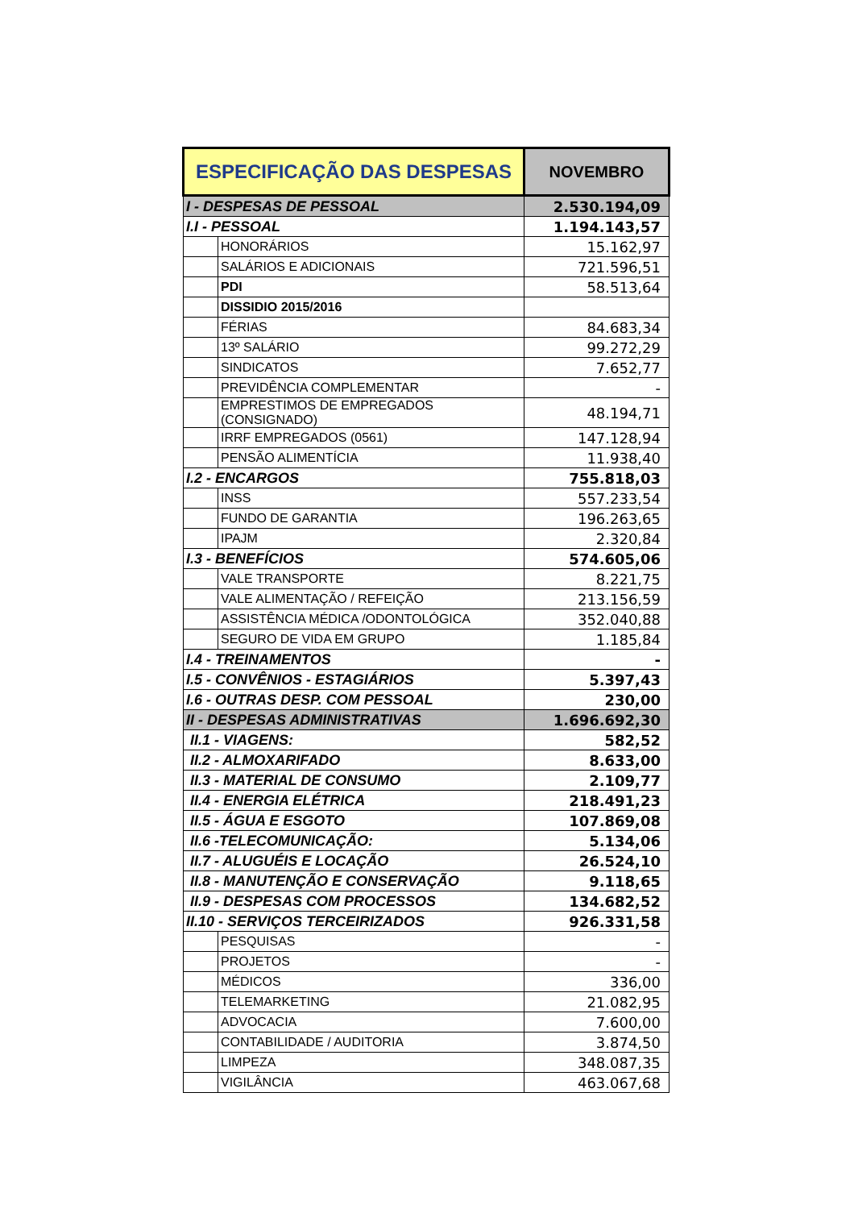| ESPECIFICAÇÃO DAS DESPESAS | | NOVEMBRO |
| --- | --- | --- |
| I - DESPESAS DE PESSOAL | | 2.530.194,09 |
| I.I - PESSOAL | | 1.194.143,57 |
| | HONORÁRIOS | 15.162,97 |
| | SALÁRIOS E ADICIONAIS | 721.596,51 |
| | PDI | 58.513,64 |
| | DISSIDIO 2015/2016 | |
| | FÉRIAS | 84.683,34 |
| | 13º SALÁRIO | 99.272,29 |
| | SINDICATOS | 7.652,77 |
| | PREVIDÊNCIA COMPLEMENTAR | - |
| | EMPRESTIMOS DE EMPREGADOS (CONSIGNADO) | 48.194,71 |
| | IRRF EMPREGADOS (0561) | 147.128,94 |
| | PENSÃO ALIMENTÍCIA | 11.938,40 |
| I.2 - ENCARGOS | | 755.818,03 |
| | INSS | 557.233,54 |
| | FUNDO DE GARANTIA | 196.263,65 |
| | IPAJM | 2.320,84 |
| I.3 - BENEFÍCIOS | | 574.605,06 |
| | VALE TRANSPORTE | 8.221,75 |
| | VALE ALIMENTAÇÃO / REFEIÇÃO | 213.156,59 |
| | ASSISTÊNCIA MÉDICA /ODONTOLÓGICA | 352.040,88 |
| | SEGURO DE VIDA EM GRUPO | 1.185,84 |
| I.4 - TREINAMENTOS | | - |
| I.5 - CONVÊNIOS - ESTAGIÁRIOS | | 5.397,43 |
| I.6 - OUTRAS DESP. COM PESSOAL | | 230,00 |
| II - DESPESAS ADMINISTRATIVAS | | 1.696.692,30 |
| II.1 - VIAGENS: | | 582,52 |
| II.2 - ALMOXARIFADO | | 8.633,00 |
| II.3 - MATERIAL DE CONSUMO | | 2.109,77 |
| II.4 - ENERGIA ELÉTRICA | | 218.491,23 |
| II.5 - ÁGUA E ESGOTO | | 107.869,08 |
| II.6 -TELECOMUNICAÇÃO: | | 5.134,06 |
| II.7 - ALUGUÉIS E LOCAÇÃO | | 26.524,10 |
| II.8 - MANUTENÇÃO E CONSERVAÇÃO | | 9.118,65 |
| II.9 - DESPESAS COM PROCESSOS | | 134.682,52 |
| II.10 - SERVIÇOS TERCEIRIZADOS | | 926.331,58 |
| | PESQUISAS | - |
| | PROJETOS | - |
| | MÉDICOS | 336,00 |
| | TELEMARKETING | 21.082,95 |
| | ADVOCACIA | 7.600,00 |
| | CONTABILIDADE / AUDITORIA | 3.874,50 |
| | LIMPEZA | 348.087,35 |
| | VIGILÂNCIA | 463.067,68 |